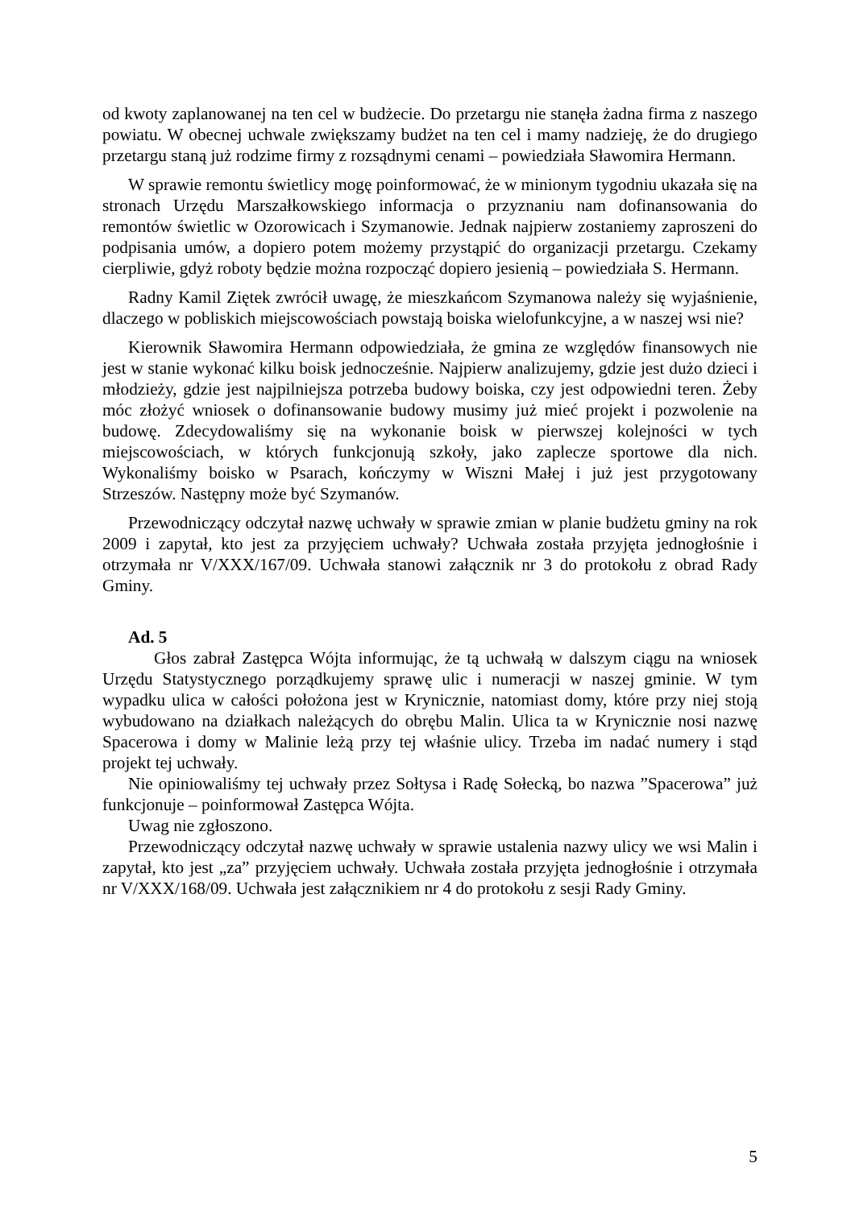od kwoty zaplanowanej na ten cel w budżecie. Do przetargu nie stanęła żadna firma z naszego powiatu. W obecnej uchwale zwiększamy budżet na ten cel i mamy nadzieję, że do drugiego przetargu staną już rodzime firmy z rozsądnymi cenami – powiedziała Sławomira Hermann.
W sprawie remontu świetlicy mogę poinformować, że w minionym tygodniu ukazała się na stronach Urzędu Marszałkowskiego informacja o przyznaniu nam dofinansowania do remontów świetlic w Ozorowicach i Szymanowie. Jednak najpierw zostaniemy zaproszeni do podpisania umów, a dopiero potem możemy przystąpić do organizacji przetargu. Czekamy cierpliwie, gdyż roboty będzie można rozpocząć dopiero jesienią – powiedziała S. Hermann.
Radny Kamil Ziętek zwrócił uwagę, że mieszkańcom Szymanowa należy się wyjaśnienie, dlaczego w pobliskich miejscowościach powstają boiska wielofunkcyjne, a w naszej wsi nie?
Kierownik Sławomira Hermann odpowiedziała, że gmina ze względów finansowych nie jest w stanie wykonać kilku boisk jednocześnie. Najpierw analizujemy, gdzie jest dużo dzieci i młodzieży, gdzie jest najpilniejsza potrzeba budowy boiska, czy jest odpowiedni teren. Żeby móc złożyć wniosek o dofinansowanie budowy musimy już mieć projekt i pozwolenie na budowę. Zdecydowaliśmy się na wykonanie boisk w pierwszej kolejności w tych miejscowościach, w których funkcjonują szkoły, jako zaplecze sportowe dla nich. Wykonaliśmy boisko w Psarach, kończymy w Wiszni Małej i już jest przygotowany Strzeszów. Następny może być Szymanów.
Przewodniczący odczytał nazwę uchwały w sprawie zmian w planie budżetu gminy na rok 2009 i zapytał, kto jest za przyjęciem uchwały? Uchwała została przyjęta jednogłośnie i otrzymała nr V/XXX/167/09. Uchwała stanowi załącznik nr 3 do protokołu z obrad Rady Gminy.
Ad. 5
Głos zabrał Zastępca Wójta informując, że tą uchwałą w dalszym ciągu na wniosek Urzędu Statystycznego porządkujemy sprawę ulic i numeracji w naszej gminie. W tym wypadku ulica w całości położona jest w Krynicznie, natomiast domy, które przy niej stoją wybudowano na działkach należących do obrębu Malin. Ulica ta w Krynicznie nosi nazwę Spacerowa i domy w Malinie leżą przy tej właśnie ulicy. Trzeba im nadać numery i stąd projekt tej uchwały.
Nie opiniowaliśmy tej uchwały przez Sołtysa i Radę Sołecką, bo nazwa ”Spacerowa” już funkcjonuje – poinformował Zastępca Wójta.
Uwag nie zgłoszono.
Przewodniczący odczytał nazwę uchwały w sprawie ustalenia nazwy ulicy we wsi Malin i zapytał, kto jest „za” przyjęciem uchwały. Uchwała została przyjęta jednogłośnie i otrzymała nr V/XXX/168/09. Uchwała jest załącznikiem nr 4 do protokołu z sesji Rady Gminy.
5